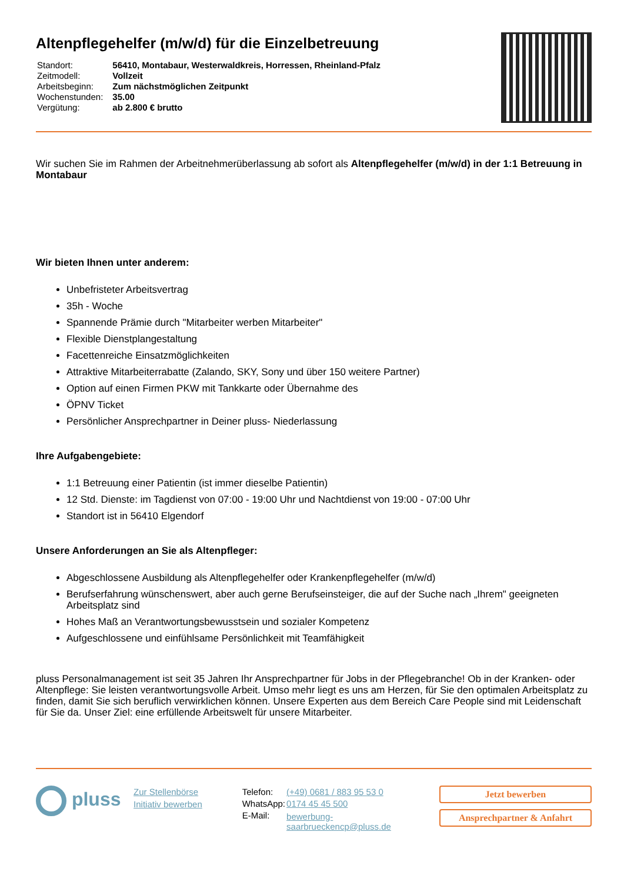Altenpflegehelfer (m/w/d) für die Einzelbetreuung
| Standort: | 56410, Montabaur, Westerwaldkreis, Horressen, Rheinland-Pfalz |
| Zeitmodell: | Vollzeit |
| Arbeitsbeginn: | Zum nächstmöglichen Zeitpunkt |
| Wochenstunden: | 35.00 |
| Vergütung: | ab 2.800 € brutto |
Wir suchen Sie im Rahmen der Arbeitnehmerüberlassung ab sofort als Altenpflegehelfer (m/w/d) in der 1:1 Betreuung in Montabaur
Wir bieten Ihnen unter anderem:
Unbefristeter Arbeitsvertrag
35h - Woche
Spannende Prämie durch "Mitarbeiter werben Mitarbeiter"
Flexible Dienstplangestaltung
Facettenreiche Einsatzmöglichkeiten
Attraktive Mitarbeiterrabatte (Zalando, SKY, Sony und über 150 weitere Partner)
Option auf einen Firmen PKW mit Tankkarte oder Übernahme des
ÖPNV Ticket
Persönlicher Ansprechpartner in Deiner pluss- Niederlassung
Ihre Aufgabengebiete:
1:1 Betreuung einer Patientin (ist immer dieselbe Patientin)
12 Std. Dienste: im Tagdienst von 07:00 - 19:00 Uhr und Nachtdienst von 19:00 - 07:00 Uhr
Standort ist in 56410 Elgendorf
Unsere Anforderungen an Sie als Altenpfleger:
Abgeschlossene Ausbildung als Altenpflegehelfer oder Krankenpflegehelfer (m/w/d)
Berufserfahrung wünschenswert, aber auch gerne Berufseinsteiger, die auf der Suche nach „Ihrem" geeigneten Arbeitsplatz sind
Hohes Maß an Verantwortungsbewusstsein und sozialer Kompetenz
Aufgeschlossene und einfühlsame Persönlichkeit mit Teamfähigkeit
pluss Personalmanagement ist seit 35 Jahren Ihr Ansprechpartner für Jobs in der Pflegebranche! Ob in der Kranken- oder Altenpflege: Sie leisten verantwortungsvolle Arbeit. Umso mehr liegt es uns am Herzen, für Sie den optimalen Arbeitsplatz zu finden, damit Sie sich beruflich verwirklichen können. Unsere Experten aus dem Bereich Care People sind mit Leidenschaft für Sie da. Unser Ziel: eine erfüllende Arbeitswelt für unsere Mitarbeiter.
pluss
Zur Stellenbörse
Initiativ bewerben
| Telefon: | (+49) 0681 / 883 95 53 0 |
| WhatsApp: | 0174 45 45 500 |
| E-Mail: | bewerbung-saarbrueckencp@pluss.de |
Jetzt bewerben
Ansprechpartner & Anfahrt